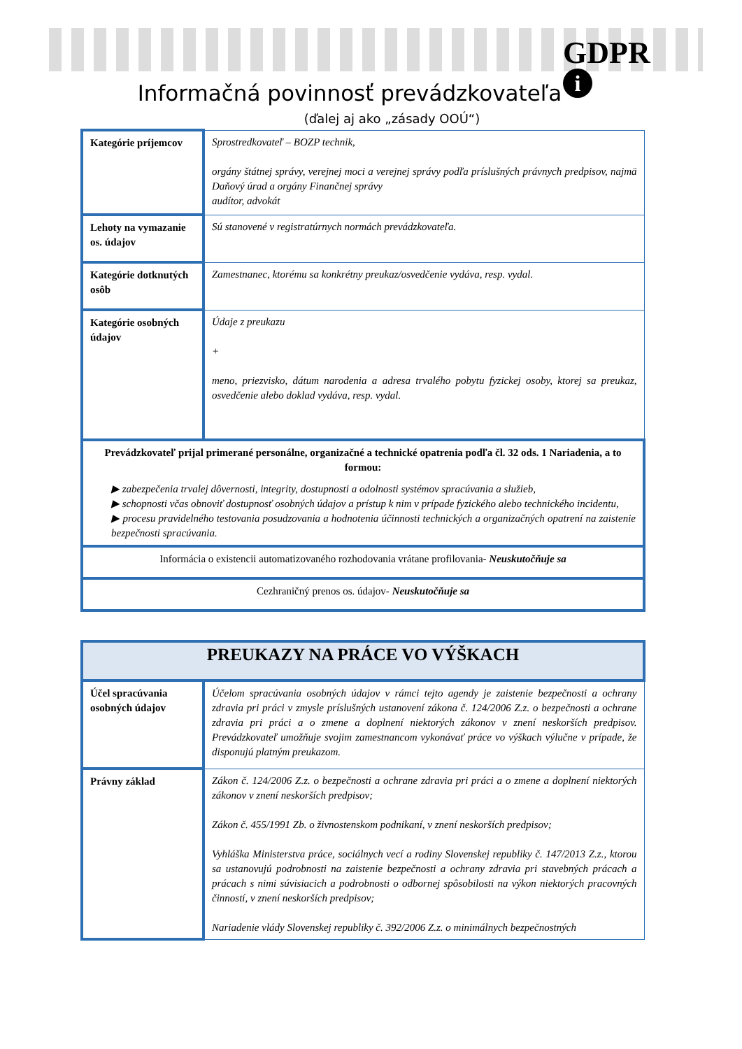GDPR
i
Informačná povinnosť prevádzkovateľa
(ďalej aj ako „zásady OOÚ“)
| Kategórie príjemcov | Sprostredkovateľ – BOZP technik, orgány štátnej správy, verejnej moci a verejnej správy podľa príslušných právnych predpisov, najmä Daňový úrad a orgány Finančnej správy audítor, advokát |
| Lehoty na vymazanie os. údajov | Sú stanovené v registratúrnych normách prevádzkovateľa. |
| Kategórie dotknutých osôb | Zamestnanec, ktorému sa konkrétny preukaz/osvedčenie vydáva, resp. vydal. |
| Kategórie osobných údajov | Údaje z preukazu + meno, priezvisko, dátum narodenia a adresa trvalého pobytu fyzickej osoby, ktorej sa preukaz, osvedčenie alebo doklad vydáva, resp. vydal. |
| Prevádzkovateľ prijal primerané personálne, organizačné a technické opatrenia podľa čl. 32 ods. 1 Nariadenia, a to formou: ▶ zabezpečenia trvalej dôvernosti, integrity, dostupnosti a odolnosti systémov spracúvania a služieb, ▶ schopnosti včas obnoviť dostupnosť osobných údajov a prístup k nim v prípade fyzického alebo technického incidentu, ▶ procesu pravidelného testovania posudzovania a hodnotenia účinnosti technických a organizačných opatrení na zaistenie bezpečnosti spracúvania. | |
| Informácia o existencii automatizovaného rozhodovania vrátane profilovania- Neuskutočňuje sa | |
| Cezhraničný prenos os. údajov- Neuskutočňuje sa | |
| PREUKAZY NA PRÁCE VO VÝŠKACH | |
| Účel spracúvania osobných údajov | Účelom spracúvania osobných údajov v rámci tejto agendy je zaistenie bezpečnosti a ochrany zdravia pri práci v zmysle príslušných ustanovení zákona č. 124/2006 Z.z. o bezpečnosti a ochrane zdravia pri práci a o zmene a doplnení niektorých zákonov v znení neskorších predpisov. Prevádzkovateľ umožňuje svojim zamestnancom vykonávať práce vo výškach výlučne v prípade, že disponujú platným preukazom. |
| Právny základ | Zákon č. 124/2006 Z.z. o bezpečnosti a ochrane zdravia pri práci a o zmene a doplnení niektorých zákonov v znení neskorších predpisov; Zákon č. 455/1991 Zb. o živnostenskom podnikaní, v znení neskorších predpisov; Vyhláška Ministerstva práce, sociálnych vecí a rodiny Slovenskej republiky č. 147/2013 Z.z., ktorou sa ustanovujú podrobnosti na zaistenie bezpečnosti a ochrany zdravia pri stavebných prácach a prácach s nimi súvisiacich a podrobnosti o odbornej spôsobilosti na výkon niektorých pracovných činností, v znení neskorších predpisov; Nariadenie vlády Slovenskej republiky č. 392/2006 Z.z. o minimálnych bezpečnostných |